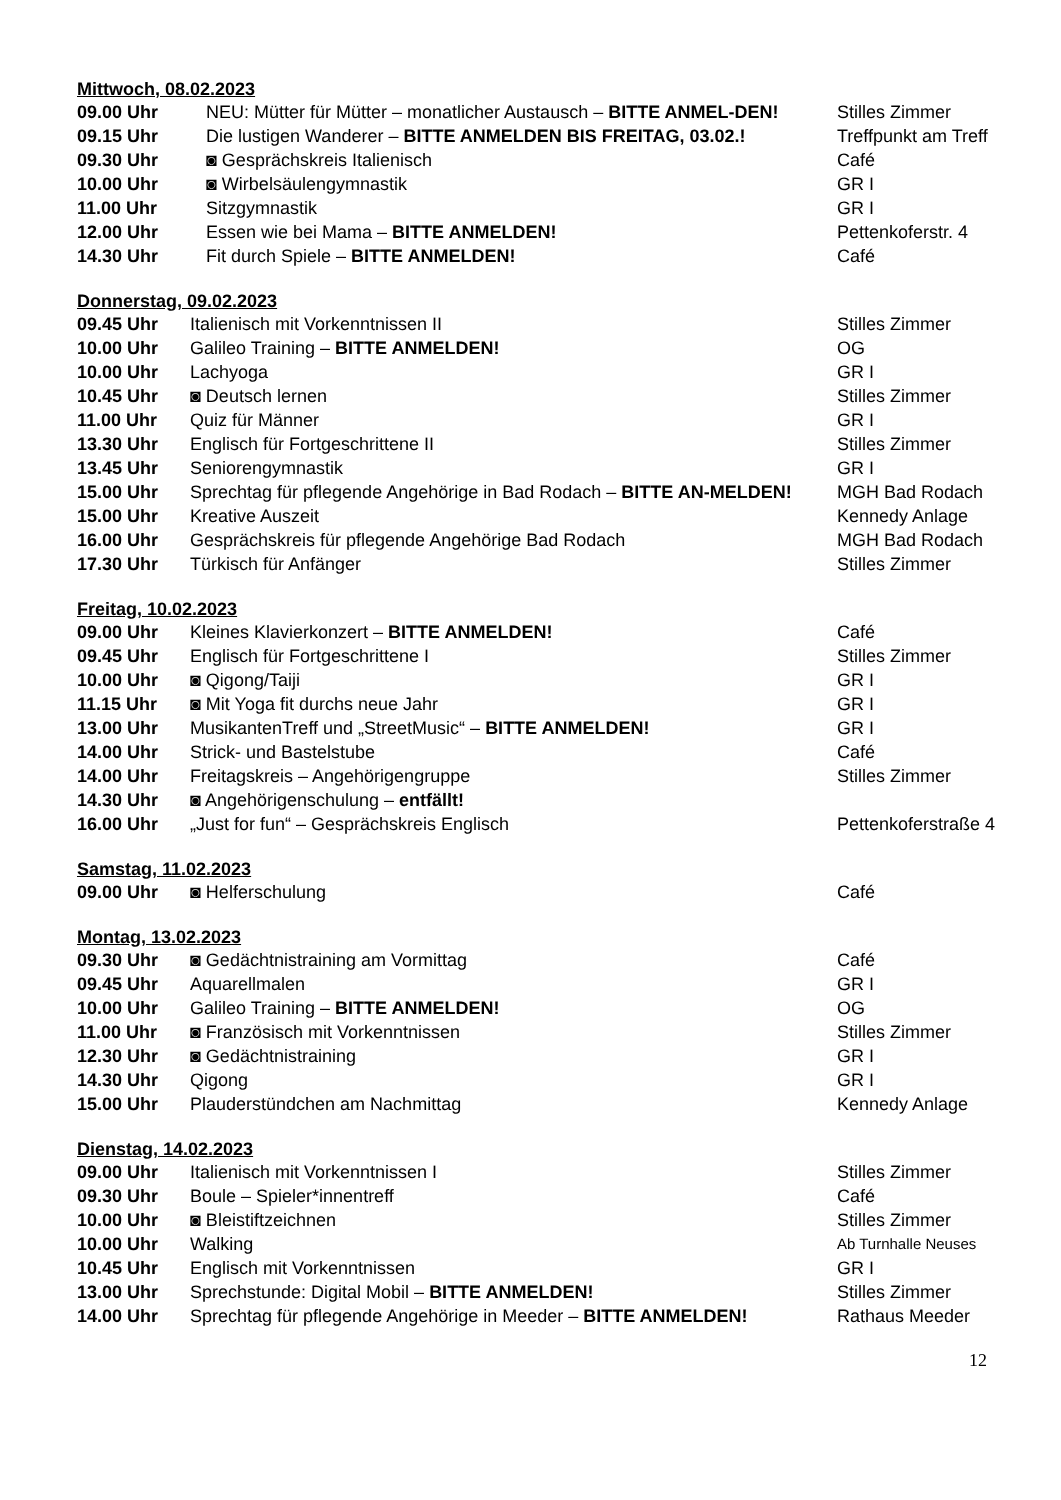Mittwoch, 08.02.2023
| 09.00 Uhr | NEU: Mütter für Mütter – monatlicher Austausch – BITTE ANMEL-DEN! | Stilles Zimmer |
| 09.15 Uhr | Die lustigen Wanderer – BITTE ANMELDEN BIS FREITAG, 03.02.! | Treffpunkt am Treff |
| 09.30 Uhr | ◙ Gesprächskreis Italienisch | Café |
| 10.00 Uhr | ◙ Wirbelsäulengymnastik | GR I |
| 11.00 Uhr | Sitzgymnastik | GR I |
| 12.00 Uhr | Essen wie bei Mama – BITTE ANMELDEN! | Pettenkoferstr. 4 |
| 14.30 Uhr | Fit durch Spiele – BITTE ANMELDEN! | Café |
Donnerstag, 09.02.2023
| 09.45 Uhr | Italienisch mit Vorkenntnissen II | Stilles Zimmer |
| 10.00 Uhr | Galileo Training – BITTE ANMELDEN! | OG |
| 10.00 Uhr | Lachyoga | GR I |
| 10.45 Uhr | ◙ Deutsch lernen | Stilles Zimmer |
| 11.00 Uhr | Quiz für Männer | GR I |
| 13.30 Uhr | Englisch für Fortgeschrittene II | Stilles Zimmer |
| 13.45 Uhr | Seniorengymnastik | GR I |
| 15.00 Uhr | Sprechtag für pflegende Angehörige in Bad Rodach – BITTE AN-MELDEN! | MGH Bad Rodach |
| 15.00 Uhr | Kreative Auszeit | Kennedy Anlage |
| 16.00 Uhr | Gesprächskreis für pflegende Angehörige Bad Rodach | MGH Bad Rodach |
| 17.30 Uhr | Türkisch für Anfänger | Stilles Zimmer |
Freitag, 10.02.2023
| 09.00 Uhr | Kleines Klavierkonzert – BITTE ANMELDEN! | Café |
| 09.45 Uhr | Englisch für Fortgeschrittene I | Stilles Zimmer |
| 10.00 Uhr | ◙ Qigong/Taiji | GR I |
| 11.15 Uhr | ◙ Mit Yoga fit durchs neue Jahr | GR I |
| 13.00 Uhr | MusikantenTreff und „StreetMusic“ – BITTE ANMELDEN! | GR I |
| 14.00 Uhr | Strick- und Bastelstube | Café |
| 14.00 Uhr | Freitagskreis – Angehörigengruppe | Stilles Zimmer |
| 14.30 Uhr | ◙ Angehörigenschulung – entfällt! | |
| 16.00 Uhr | „Just for fun“ – Gesprächskreis Englisch | Pettenkoferstraße 4 |
Samstag, 11.02.2023
| 09.00 Uhr | ◙ Helferschulung | Café |
Montag, 13.02.2023
| 09.30 Uhr | ◙ Gedächtnistraining am Vormittag | Café |
| 09.45 Uhr | Aquarellmalen | GR I |
| 10.00 Uhr | Galileo Training – BITTE ANMELDEN! | OG |
| 11.00 Uhr | ◙ Französisch mit Vorkenntnissen | Stilles Zimmer |
| 12.30 Uhr | ◙ Gedächtnistraining | GR I |
| 14.30 Uhr | Qigong | GR I |
| 15.00 Uhr | Plauderstündchen am Nachmittag | Kennedy Anlage |
Dienstag, 14.02.2023
| 09.00 Uhr | Italienisch mit Vorkenntnissen I | Stilles Zimmer |
| 09.30 Uhr | Boule – Spieler*innentreff | Café |
| 10.00 Uhr | ◙ Bleistiftzeichnen | Stilles Zimmer |
| 10.00 Uhr | Walking | Ab Turnhalle Neuses |
| 10.45 Uhr | Englisch mit Vorkenntnissen | GR I |
| 13.00 Uhr | Sprechstunde: Digital Mobil – BITTE ANMELDEN! | Stilles Zimmer |
| 14.00 Uhr | Sprechtag für pflegende Angehörige in Meeder – BITTE ANMELDEN! | Rathaus Meeder |
12